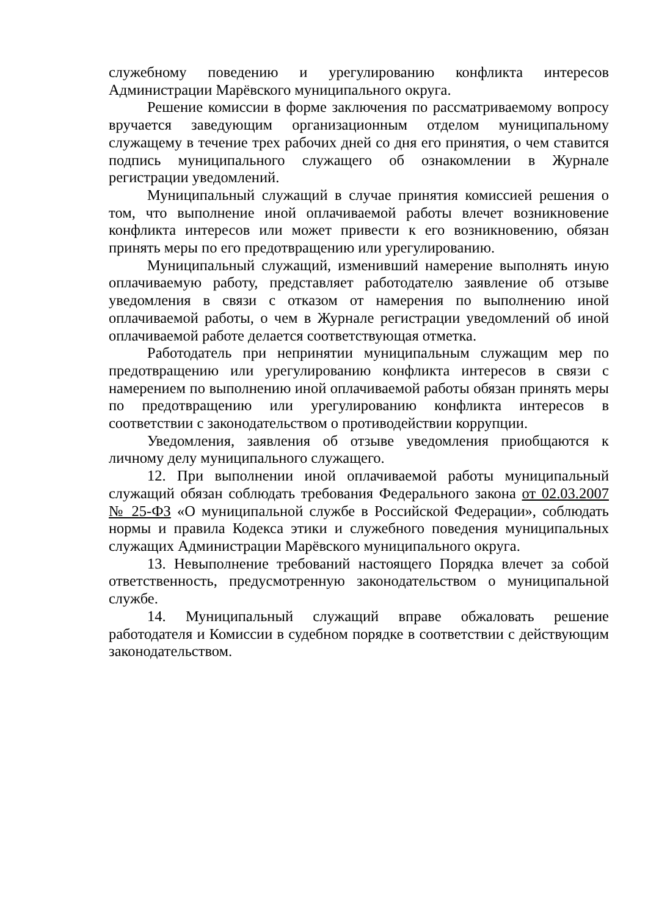служебному поведению и урегулированию конфликта интересов Администрации Марёвского муниципального округа.
Решение комиссии в форме заключения по рассматриваемому вопросу вручается заведующим организационным отделом муниципальному служащему в течение трех рабочих дней со дня его принятия, о чем ставится подпись муниципального служащего об ознакомлении в Журнале регистрации уведомлений.
Муниципальный служащий в случае принятия комиссией решения о том, что выполнение иной оплачиваемой работы влечет возникновение конфликта интересов или может привести к его возникновению, обязан принять меры по его предотвращению или урегулированию.
Муниципальный служащий, изменивший намерение выполнять иную оплачиваемую работу, представляет работодателю заявление об отзыве уведомления в связи с отказом от намерения по выполнению иной оплачиваемой работы, о чем в Журнале регистрации уведомлений об иной оплачиваемой работе делается соответствующая отметка.
Работодатель при непринятии муниципальным служащим мер по предотвращению или урегулированию конфликта интересов в связи с намерением по выполнению иной оплачиваемой работы обязан принять меры по предотвращению или урегулированию конфликта интересов в соответствии с законодательством о противодействии коррупции.
Уведомления, заявления об отзыве уведомления приобщаются к личному делу муниципального служащего.
12. При выполнении иной оплачиваемой работы муниципальный служащий обязан соблюдать требования Федерального закона от 02.03.2007 № 25-ФЗ «О муниципальной службе в Российской Федерации», соблюдать нормы и правила Кодекса этики и служебного поведения муниципальных служащих Администрации Марёвского муниципального округа.
13. Невыполнение требований настоящего Порядка влечет за собой ответственность, предусмотренную законодательством о муниципальной службе.
14. Муниципальный служащий вправе обжаловать решение работодателя и Комиссии в судебном порядке в соответствии с действующим законодательством.